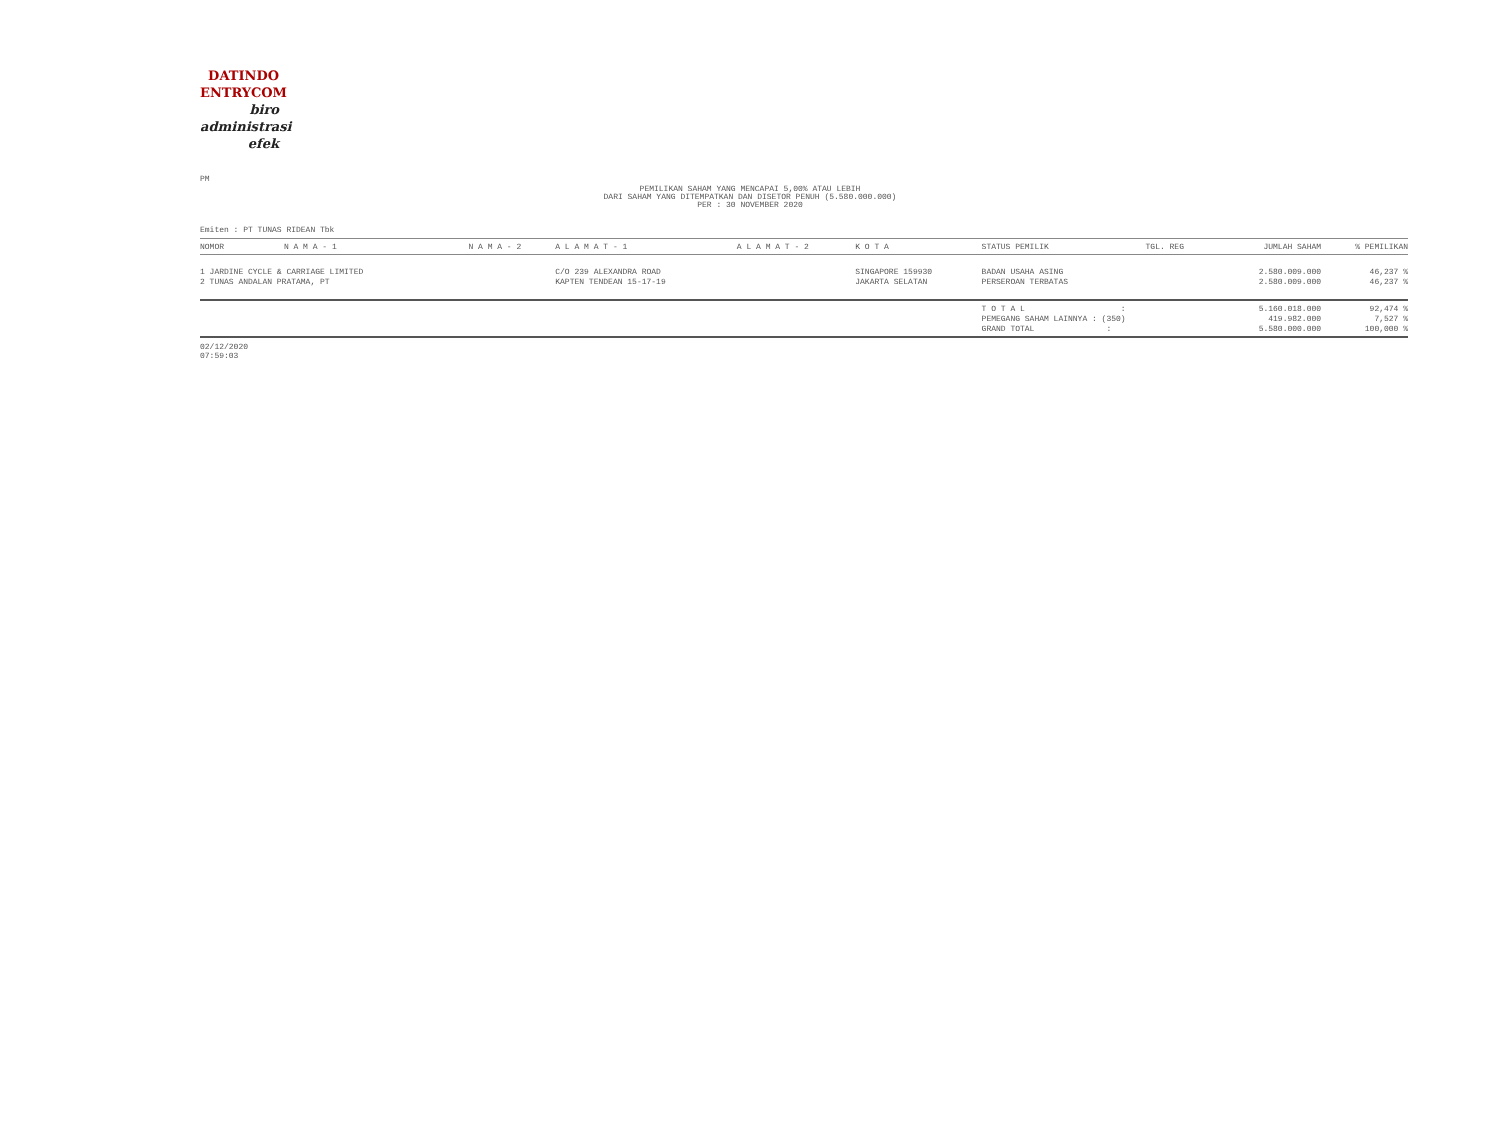DATINDO
ENTRYCOM
biro
administrasi
efek
PM
PEMILIKAN SAHAM YANG MENCAPAI 5,00% ATAU LEBIH
DARI SAHAM YANG DITEMPATKAN DAN DISETOR PENUH (5.580.000.000)
PER : 30 NOVEMBER 2020
Emiten : PT TUNAS RIDEAN Tbk
| NOMOR | N A M A - 1 | N A M A - 2 | A L A M A T - 1 | A L A M A T - 2 | K O T A | STATUS PEMILIK | TGL. REG | JUMLAH SAHAM | % PEMILIKAN |
| --- | --- | --- | --- | --- | --- | --- | --- | --- | --- |
| 1 JARDINE CYCLE & CARRIAGE LIMITED 2 TUNAS ANDALAN PRATAMA, PT | | | C/O 239 ALEXANDRA ROAD KAPTEN TENDEAN 15-17-19 | | SINGAPORE 159930 JAKARTA SELATAN | BADAN USAHA ASING PERSEROAN TERBATAS | | 2.580.009.000 2.580.009.000 | 46,237 % 46,237 % |
| | | | | | | T O T A L : PEMEGANG SAHAM LAINNYA : (350) GRAND TOTAL : | | 5.160.018.000 419.982.000 5.580.000.000 | 92,474 % 7,527 % 100,000 % |
02/12/2020
07:59:03